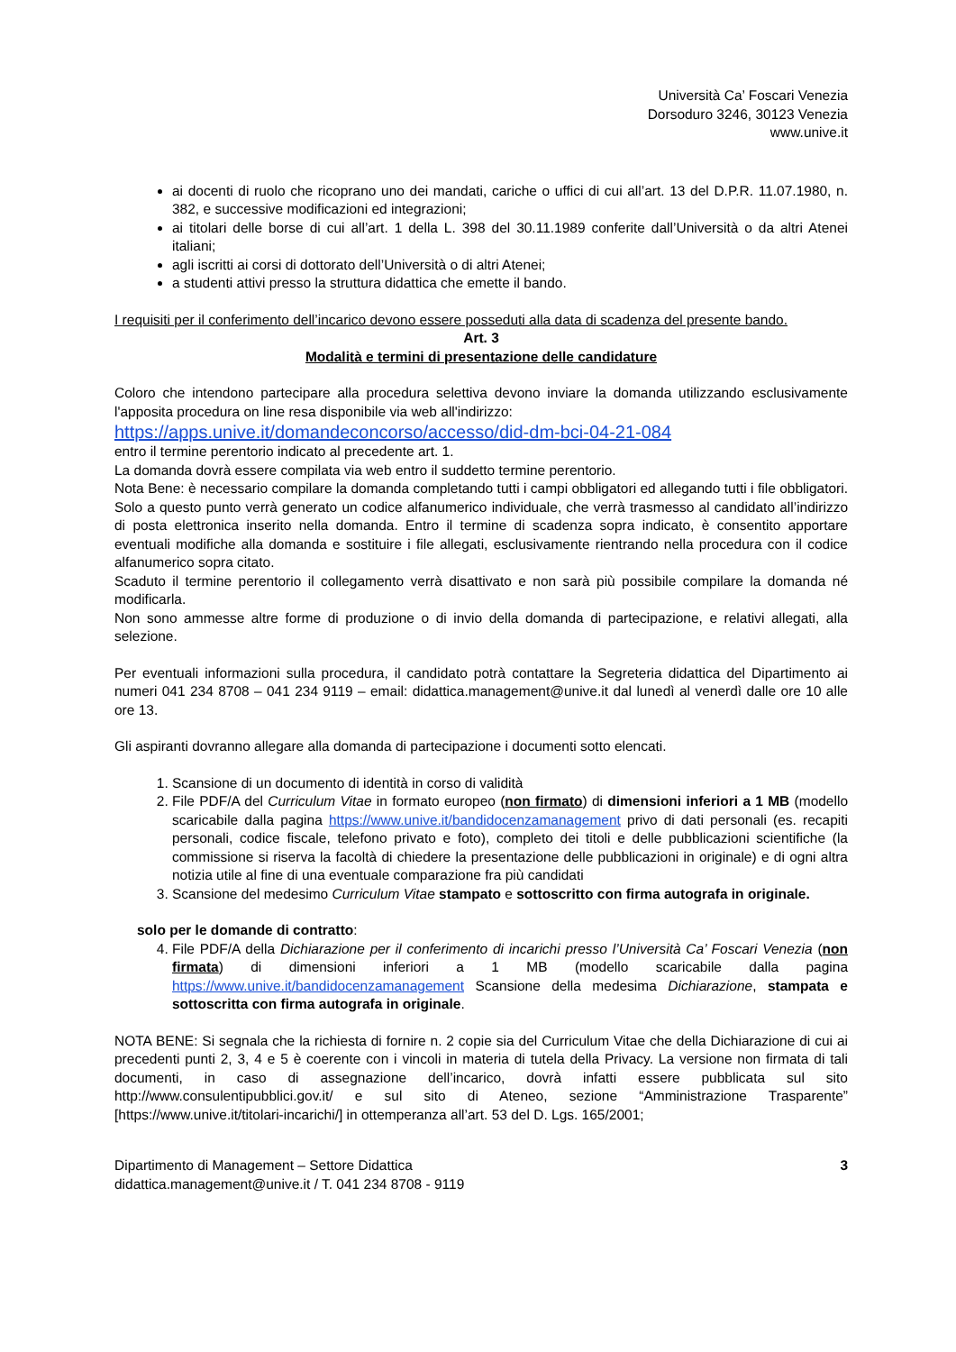Università Ca’ Foscari Venezia
Dorsoduro 3246, 30123 Venezia
www.unive.it
ai docenti di ruolo che ricoprano uno dei mandati, cariche o uffici di cui all’art. 13 del D.P.R. 11.07.1980, n. 382, e successive modificazioni ed integrazioni;
ai titolari delle borse di cui all’art. 1 della L. 398 del 30.11.1989 conferite dall’Università o da altri Atenei italiani;
agli iscritti ai corsi di dottorato dell’Università o di altri Atenei;
a studenti attivi presso la struttura didattica che emette il bando.
I requisiti per il conferimento dell’incarico devono essere posseduti alla data di scadenza del presente bando.
Art. 3
Modalità e termini di presentazione delle candidature
Coloro che intendono partecipare alla procedura selettiva devono inviare la domanda utilizzando esclusivamente l'apposita procedura on line resa disponibile via web all'indirizzo:
https://apps.unive.it/domandeconcorso/accesso/did-dm-bci-04-21-084
entro il termine perentorio indicato al precedente art. 1.
La domanda dovrà essere compilata via web entro il suddetto termine perentorio.
Nota Bene: è necessario compilare la domanda completando tutti i campi obbligatori ed allegando tutti i file obbligatori. Solo a questo punto verrà generato un codice alfanumerico individuale, che verrà trasmesso al candidato all’indirizzo di posta elettronica inserito nella domanda. Entro il termine di scadenza sopra indicato, è consentito apportare eventuali modifiche alla domanda e sostituire i file allegati, esclusivamente rientrando nella procedura con il codice alfanumerico sopra citato.
Scaduto il termine perentorio il collegamento verrà disattivato e non sarà più possibile compilare la domanda né modificarla.
Non sono ammesse altre forme di produzione o di invio della domanda di partecipazione, e relativi allegati, alla selezione.
Per eventuali informazioni sulla procedura, il candidato potrà contattare la Segreteria didattica del Dipartimento ai numeri 041 234 8708 – 041 234 9119 – email: didattica.management@unive.it dal lunedì al venerdì dalle ore 10 alle ore 13.
Gli aspiranti dovranno allegare alla domanda di partecipazione i documenti sotto elencati.
1. Scansione di un documento di identità in corso di validità
2. File PDF/A del Curriculum Vitae in formato europeo (non firmato) di dimensioni inferiori a 1 MB (modello scaricabile dalla pagina https://www.unive.it/bandidocenzamanagement privo di dati personali (es. recapiti personali, codice fiscale, telefono privato e foto), completo dei titoli e delle pubblicazioni scientifiche (la commissione si riserva la facoltà di chiedere la presentazione delle pubblicazioni in originale) e di ogni altra notizia utile al fine di una eventuale comparazione fra più candidati
3. Scansione del medesimo Curriculum Vitae stampato e sottoscritto con firma autografa in originale.
solo per le domande di contratto:
4. File PDF/A della Dichiarazione per il conferimento di incarichi presso l’Università Ca’ Foscari Venezia (non firmata) di dimensioni inferiori a 1 MB (modello scaricabile dalla pagina https://www.unive.it/bandidocenzamanagement Scansione della medesima Dichiarazione, stampata e sottoscritta con firma autografa in originale.
NOTA BENE: Si segnala che la richiesta di fornire n. 2 copie sia del Curriculum Vitae che della Dichiarazione di cui ai precedenti punti 2, 3, 4 e 5 è coerente con i vincoli in materia di tutela della Privacy. La versione non firmata di tali documenti, in caso di assegnazione dell’incarico, dovrà infatti essere pubblicata sul sito http://www.consulentipubblici.gov.it/ e sul sito di Ateneo, sezione “Amministrazione Trasparente” [https://www.unive.it/titolari-incarichi/] in ottemperanza all’art. 53 del D. Lgs. 165/2001;
Dipartimento di Management – Settore Didattica
didattica.management@unive.it / T. 041 234 8708 - 9119
3